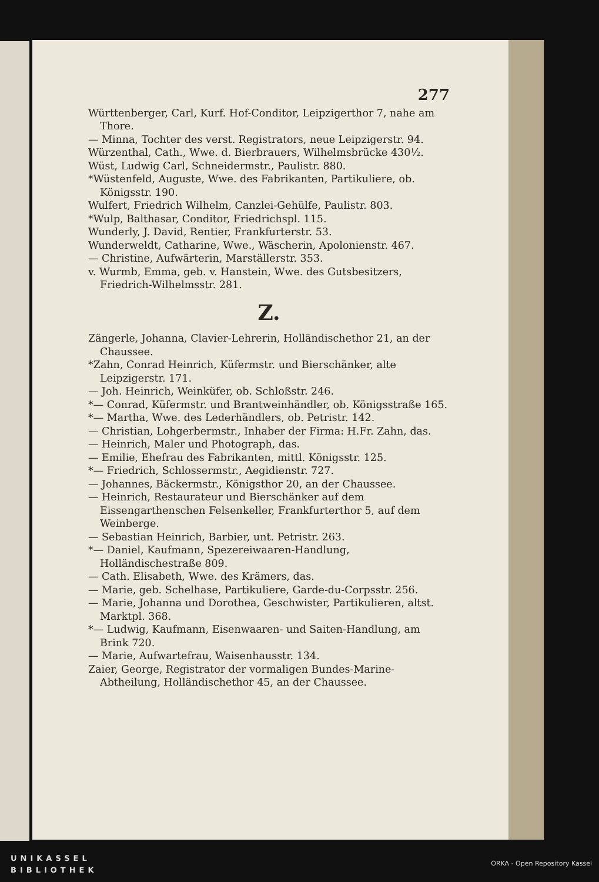277
Württenberger, Carl, Kurf. Hof-Conditor, Leipzigerthor 7, nahe am Thore.
— Minna, Tochter des verst. Registrators, neue Leipzigerstr. 94.
Würzenthal, Cath., Wwe. d. Bierbrauers, Wilhelmsbrücke 430½.
Wüst, Ludwig Carl, Schneidermstr., Paulistr. 880.
*Wüstenfeld, Auguste, Wwe. des Fabrikanten, Partikuliere, ob. Königsstr. 190.
Wulfert, Friedrich Wilhelm, Canzlei-Gehülfe, Paulistr. 803.
*Wulp, Balthasar, Conditor, Friedrichspl. 115.
Wunderly, J. David, Rentier, Frankfurterstr. 53.
Wunderweldt, Catharine, Wwe., Wäscherin, Apolonienstr. 467.
— Christine, Aufwärterin, Marställerstr. 353.
v. Wurmb, Emma, geb. v. Hanstein, Wwe. des Gutsbesitzers, Friedrich-Wilhelmsstr. 281.
Z.
Zängerle, Johanna, Clavier-Lehrerin, Holländischethor 21, an der Chaussee.
*Zahn, Conrad Heinrich, Küfermstr. und Bierschänker, alte Leipzigerstr. 171.
— Joh. Heinrich, Weinküfer, ob. Schloßstr. 246.
*— Conrad, Küfermstr. und Brantweinhändler, ob. Königsstraße 165.
*— Martha, Wwe. des Lederhändlers, ob. Petristr. 142.
— Christian, Lohgerbermstr., Inhaber der Firma: H.Fr. Zahn, das.
— Heinrich, Maler und Photograph, das.
— Emilie, Ehefrau des Fabrikanten, mittl. Königsstr. 125.
*— Friedrich, Schlossermstr., Aegidienstr. 727.
— Johannes, Bäckermstr., Königsthor 20, an der Chaussee.
— Heinrich, Restaurateur und Bierschänker auf dem Eissengarthenschen Felsenkeller, Frankfurterthor 5, auf dem Weinberge.
— Sebastian Heinrich, Barbier, unt. Petristr. 263.
*— Daniel, Kaufmann, Spezereiwaaren-Handlung, Holländischestraße 809.
— Cath. Elisabeth, Wwe. des Krämers, das.
— Marie, geb. Schelhase, Partikuliere, Garde-du-Corpsstr. 256.
— Marie, Johanna und Dorothea, Geschwister, Partikulieren, altst. Marktpl. 368.
*— Ludwig, Kaufmann, Eisenwaaren- und Saiten-Handlung, am Brink 720.
— Marie, Aufwartefrau, Waisenhausstr. 134.
Zaier, George, Registrator der vormaligen Bundes-Marine-Abtheilung, Holländischethor 45, an der Chaussee.
UNIKASSEL
BIBLIOTHEK
ORKA - Open Repository Kassel